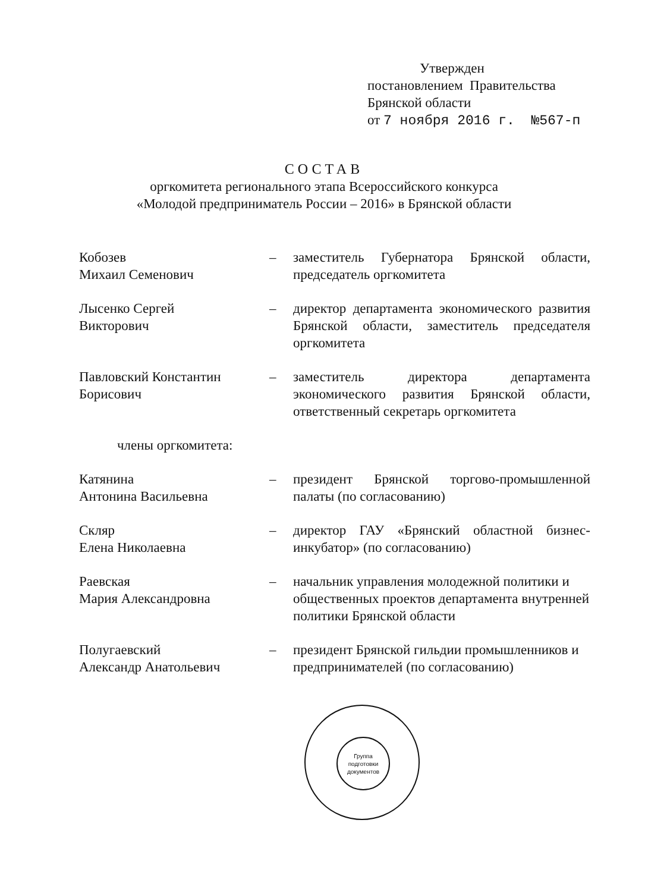Утвержден
постановлением Правительства
Брянской области
от 7 ноября 2016 г. №567-п
СОСТАВ
оргкомитета регионального этапа Всероссийского конкурса
«Молодой предприниматель России – 2016» в Брянской области
Кобозев
Михаил Семенович
– заместитель Губернатора Брянской области, председатель оргкомитета
Лысенко Сергей
Викторович
– директор департамента экономического развития Брянской области, заместитель председателя оргкомитета
Павловский Константин
Борисович
– заместитель директора департамента экономического развития Брянской области, ответственный секретарь оргкомитета
члены оргкомитета:
Катянина
Антонина Васильевна
– президент Брянской торгово-промышленной палаты (по согласованию)
Скляр
Елена Николаевна
– директор ГАУ «Брянский областной бизнес-инкубатор» (по согласованию)
Раевская
Мария Александровна
– начальник управления молодежной политики и общественных проектов департамента внутренней политики Брянской области
Полугаевский
Александр Анатольевич
– президент Брянской гильдии промышленников и предпринимателей (по согласованию)
Группа
подготовки
документов